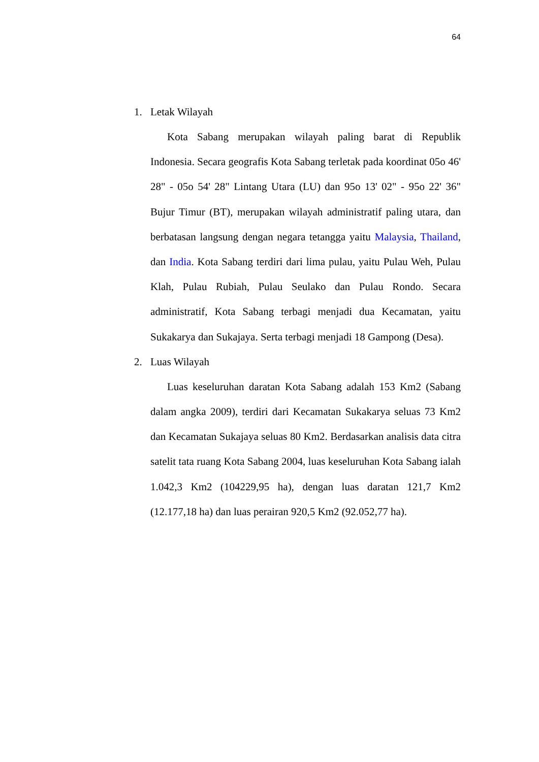64
1. Letak Wilayah
Kota Sabang merupakan wilayah paling barat di Republik Indonesia. Secara geografis Kota Sabang terletak pada koordinat 05o 46' 28" - 05o 54' 28" Lintang Utara (LU) dan 95o 13' 02" - 95o 22' 36" Bujur Timur (BT), merupakan wilayah administratif paling utara, dan berbatasan langsung dengan negara tetangga yaitu Malaysia, Thailand, dan India. Kota Sabang terdiri dari lima pulau, yaitu Pulau Weh, Pulau Klah, Pulau Rubiah, Pulau Seulako dan Pulau Rondo. Secara administratif, Kota Sabang terbagi menjadi dua Kecamatan, yaitu Sukakarya dan Sukajaya. Serta terbagi menjadi 18 Gampong (Desa).
2. Luas Wilayah
Luas keseluruhan daratan Kota Sabang adalah 153 Km2 (Sabang dalam angka 2009), terdiri dari Kecamatan Sukakarya seluas 73 Km2 dan Kecamatan Sukajaya seluas 80 Km2. Berdasarkan analisis data citra satelit tata ruang Kota Sabang 2004, luas keseluruhan Kota Sabang ialah 1.042,3 Km2 (104229,95 ha), dengan luas daratan 121,7 Km2 (12.177,18 ha) dan luas perairan 920,5 Km2 (92.052,77 ha).